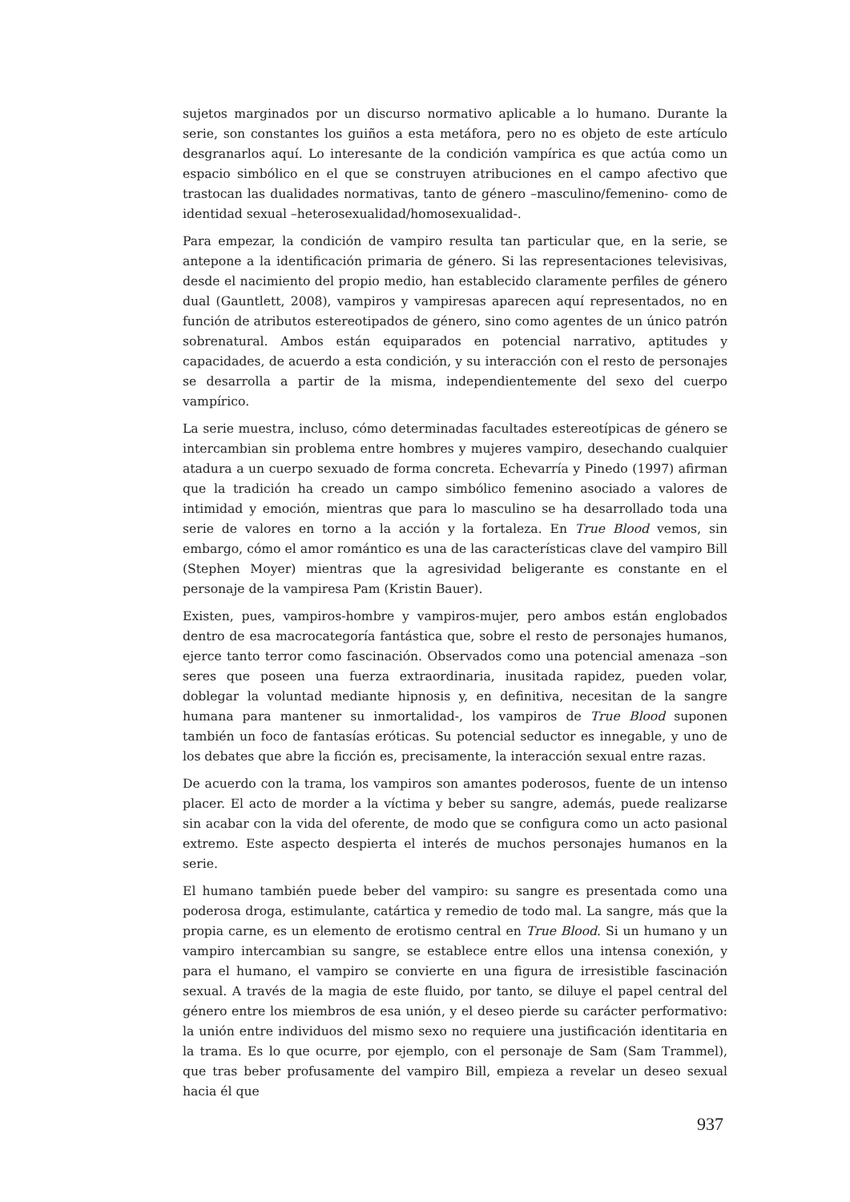sujetos marginados por un discurso normativo aplicable a lo humano. Durante la serie, son constantes los guiños a esta metáfora, pero no es objeto de este artículo desgranarlos aquí. Lo interesante de la condición vampírica es que actúa como un espacio simbólico en el que se construyen atribuciones en el campo afectivo que trastocan las dualidades normativas, tanto de género –masculino/femenino- como de identidad sexual –heterosexualidad/homosexualidad-.
Para empezar, la condición de vampiro resulta tan particular que, en la serie, se antepone a la identificación primaria de género. Si las representaciones televisivas, desde el nacimiento del propio medio, han establecido claramente perfiles de género dual (Gauntlett, 2008), vampiros y vampiresas aparecen aquí representados, no en función de atributos estereotipados de género, sino como agentes de un único patrón sobrenatural. Ambos están equiparados en potencial narrativo, aptitudes y capacidades, de acuerdo a esta condición, y su interacción con el resto de personajes se desarrolla a partir de la misma, independientemente del sexo del cuerpo vampírico.
La serie muestra, incluso, cómo determinadas facultades estereotípicas de género se intercambian sin problema entre hombres y mujeres vampiro, desechando cualquier atadura a un cuerpo sexuado de forma concreta. Echevarría y Pinedo (1997) afirman que la tradición ha creado un campo simbólico femenino asociado a valores de intimidad y emoción, mientras que para lo masculino se ha desarrollado toda una serie de valores en torno a la acción y la fortaleza. En True Blood vemos, sin embargo, cómo el amor romántico es una de las características clave del vampiro Bill (Stephen Moyer) mientras que la agresividad beligerante es constante en el personaje de la vampiresa Pam (Kristin Bauer).
Existen, pues, vampiros-hombre y vampiros-mujer, pero ambos están englobados dentro de esa macrocategoría fantástica que, sobre el resto de personajes humanos, ejerce tanto terror como fascinación. Observados como una potencial amenaza –son seres que poseen una fuerza extraordinaria, inusitada rapidez, pueden volar, doblegar la voluntad mediante hipnosis y, en definitiva, necesitan de la sangre humana para mantener su inmortalidad-, los vampiros de True Blood suponen también un foco de fantasías eróticas. Su potencial seductor es innegable, y uno de los debates que abre la ficción es, precisamente, la interacción sexual entre razas.
De acuerdo con la trama, los vampiros son amantes poderosos, fuente de un intenso placer. El acto de morder a la víctima y beber su sangre, además, puede realizarse sin acabar con la vida del oferente, de modo que se configura como un acto pasional extremo. Este aspecto despierta el interés de muchos personajes humanos en la serie.
El humano también puede beber del vampiro: su sangre es presentada como una poderosa droga, estimulante, catártica y remedio de todo mal. La sangre, más que la propia carne, es un elemento de erotismo central en True Blood. Si un humano y un vampiro intercambian su sangre, se establece entre ellos una intensa conexión, y para el humano, el vampiro se convierte en una figura de irresistible fascinación sexual. A través de la magia de este fluido, por tanto, se diluye el papel central del género entre los miembros de esa unión, y el deseo pierde su carácter performativo: la unión entre individuos del mismo sexo no requiere una justificación identitaria en la trama. Es lo que ocurre, por ejemplo, con el personaje de Sam (Sam Trammel), que tras beber profusamente del vampiro Bill, empieza a revelar un deseo sexual hacia él que
937